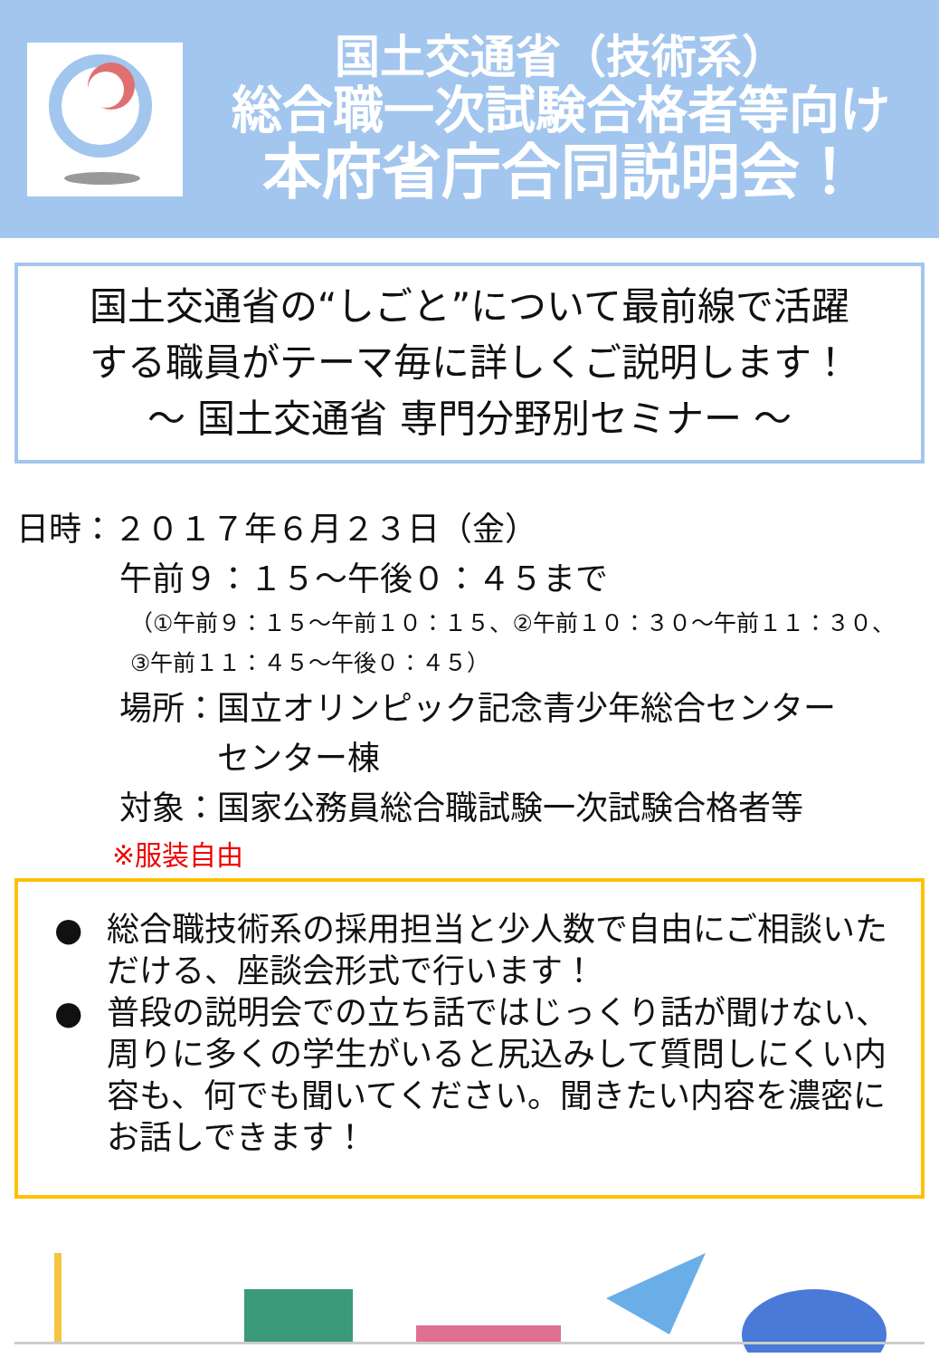国土交通省（技術系）
総合職一次試験合格者等向け
本府省庁合同説明会！
国土交通省の“しごと”について最前線で活躍
する職員がテーマ毎に詳しくご説明します！
～ 国土交通省 専門分野別セミナー ～
日時：２０１７年６月２３日（金）
午前９：１５～午後０：４５まで
（①午前９：１５～午前１０：１５、②午前１０：３０～午前１１：３０、
③午前１１：４５～午後０：４５）
場所：国立オリンピック記念青少年総合センター
　　　センター棟
対象：国家公務員総合職試験一次試験合格者等
※服装自由
● 総合職技術系の採用担当と少人数で自由にご相談いただける、座談会形式で行います！
● 普段の説明会での立ち話ではじっくり話が聞けない、周りに多くの学生がいると尻込みして質問しにくい内容も、何でも聞いてください。聞きたい内容を濃密にお話しできます！